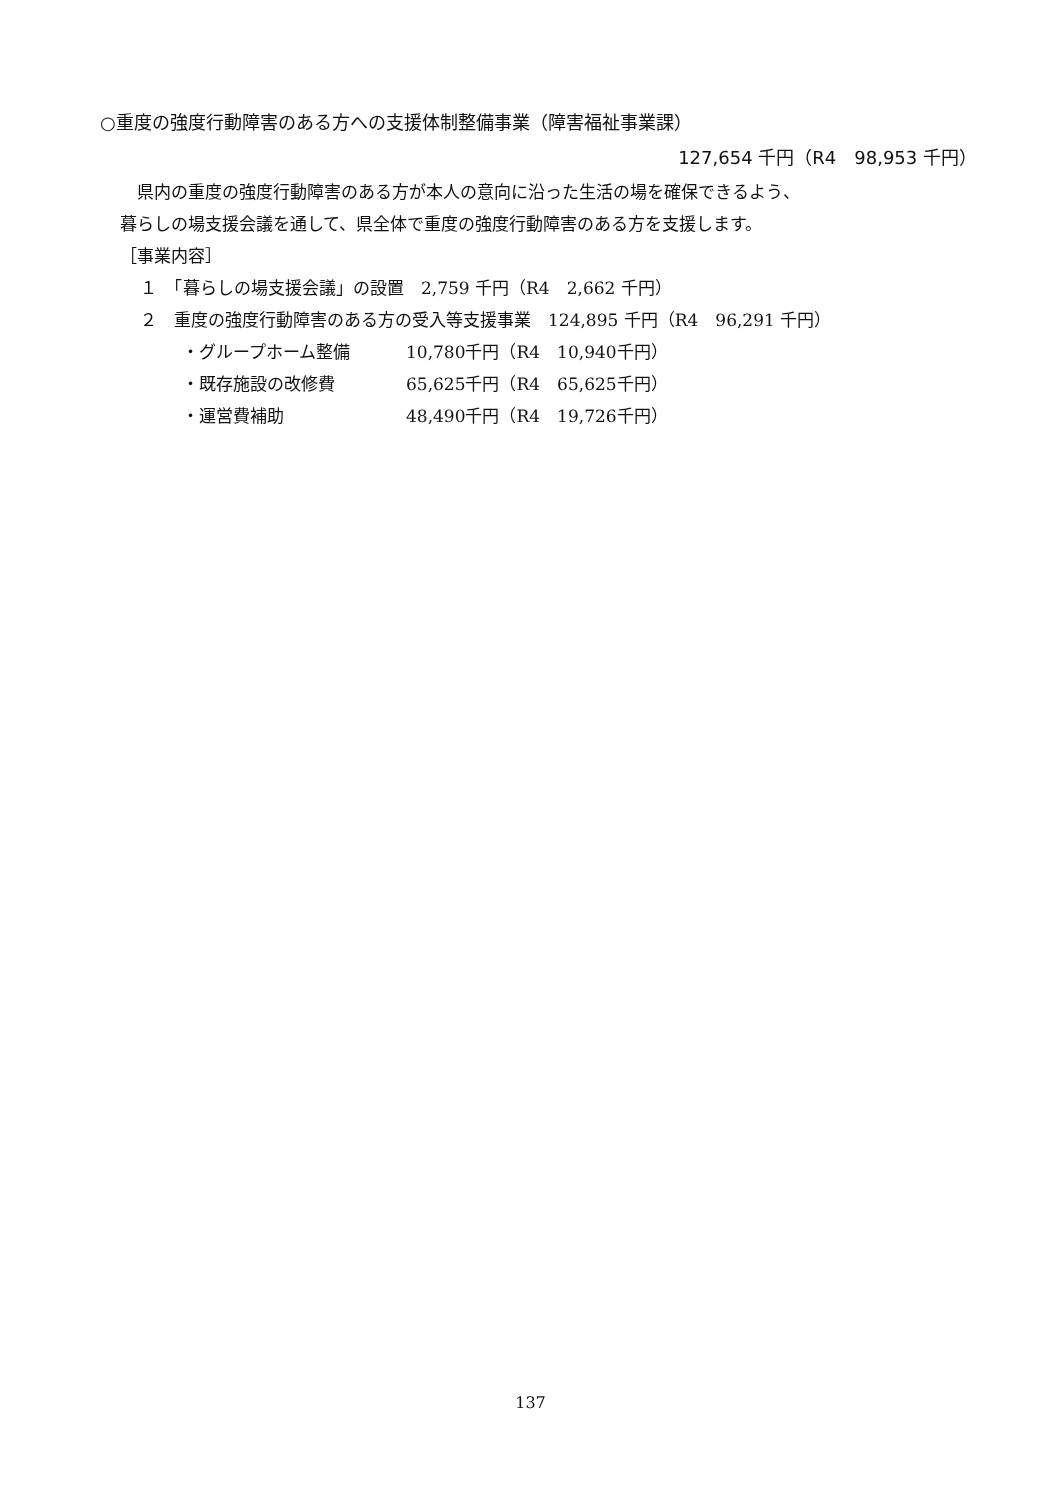○重度の強度行動障害のある方への支援体制整備事業（障害福祉事業課）
127,654 千円（R4　98,953 千円）
　県内の重度の強度行動障害のある方が本人の意向に沿った生活の場を確保できるよう、
暮らしの場支援会議を通して、県全体で重度の強度行動障害のある方を支援します。
［事業内容］
１　「暮らしの場支援会議」の設置　2,759 千円（R4　2,662 千円）
２　重度の強度行動障害のある方の受入等支援事業　124,895 千円（R4　96,291 千円）
・グループホーム整備 10,780千円（R4　10,940千円）
・既存施設の改修費 65,625千円（R4　65,625千円）
・運営費補助 48,490千円（R4　19,726千円）
137